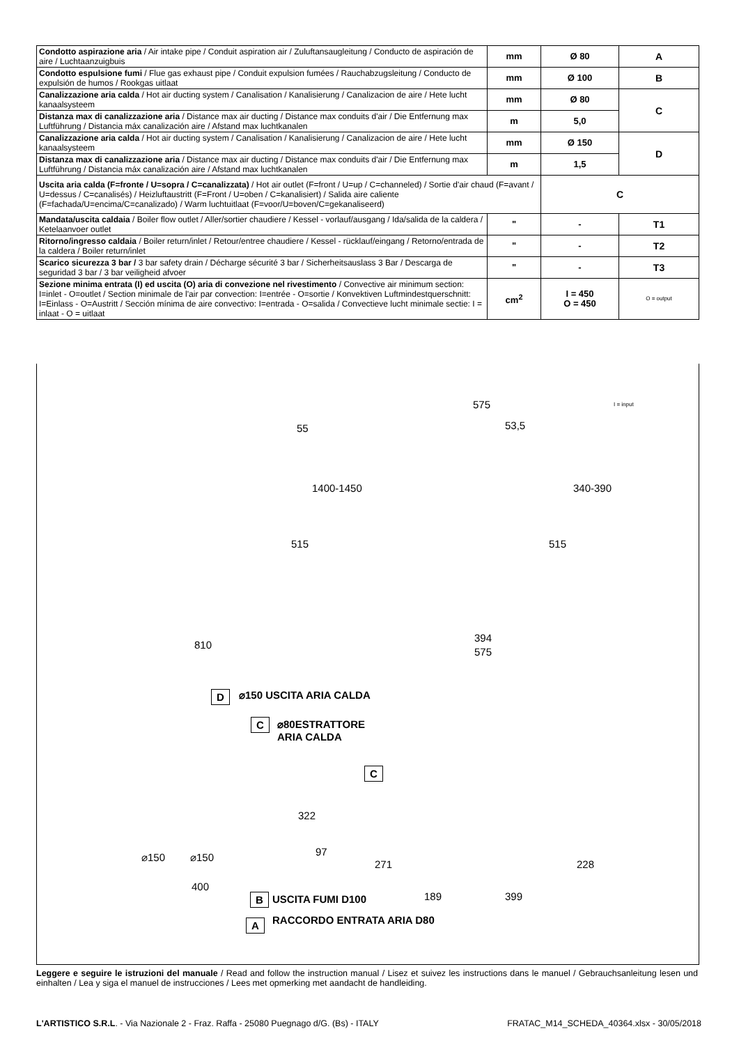| Condotto aspirazione aria / Air intake pipe / Conduit aspiration air / Zuluftansaugleitung / Conducto de aspiración de aire / Luchtaanzuigbuis | mm | Ø 80 | A |
| Condotto espulsione fumi / Flue gas exhaust pipe / Conduit expulsion fumées / Rauchabzugsleitung / Conducto de expulsión de humos / Rookgas uitlaat | mm | Ø 100 | B |
| Canalizzazione aria calda / Hot air ducting system / Canalisation / Kanalisierung / Canalizacion de aire / Hete lucht kanaalsysteem | mm | Ø 80 | C |
| Distanza max di canalizzazione aria / Distance max air ducting / Distance max conduits d'air / Die Entfernung max Luftführung / Distancia máx canalización aire / Afstand max luchtkanalen | m | 5,0 | |
| Canalizzazione aria calda / Hot air ducting system / Canalisation / Kanalisierung / Canalizacion de aire / Hete lucht kanaalsysteem | mm | Ø 150 | D |
| Distanza max di canalizzazione aria / Distance max air ducting / Distance max conduits d'air / Die Entfernung max Luftführung / Distancia máx canalización aire / Afstand max luchtkanalen | m | 1,5 | |
| Uscita aria calda (F=fronte / U=sopra / C=canalizzata) / Hot air outlet (F=front / U=up / C=channeled) / Sortie d'air chaud (F=avant / U=dessus / C=canalisés) / Heizluftaustritt (F=Front / U=oben / C=kanalisiert) / Salida aire caliente (F=fachada/U=encima/C=canalizado) / Warm luchtuitlaat (F=voor/U=boven/C=gekanaliseerd) | | C | |
| Mandata/uscita caldaia / Boiler flow outlet / Aller/sortier chaudiere / Kessel - vorlauf/ausgang / Ida/salida de la caldera / Ketelaanvoer outlet | " | - | T1 |
| Ritorno/ingresso caldaia / Boiler return/inlet / Retour/entree chaudiere / Kessel - rücklauf/eingang / Retorno/entrada de la caldera / Boiler return/inlet | " | - | T2 |
| Scarico sicurezza 3 bar / 3 bar safety drain / Décharge sécurité 3 bar / Sicherheitsauslass 3 Bar / Descarga de seguridad 3 bar / 3 bar veiligheid afvoer | " | - | T3 |
| Sezione minima entrata (I) ed uscita (O) aria di convezione nel rivestimento / Convective air minimum section: I=inlet - O=outlet / Section minimale de l'air par convection: I=entrée - O=sortie / Konvektiven Luftmindestquerschnitt: I=Einlass - O=Austritt / Sección mínima de aire convectivo: I=entrada - O=salida / Convectieve lucht minimale sectie: I = inlaat - O = uitlaat | cm<sup>2</sup> | I = 450 O = 450 | O = output |
I = input
575
55 53,5
1400-1450 340-390
515 515
810
394
575
D ⌀150 USCITA ARIA CALDA
C
⌀80ESTRATTORE
ARIA CALDA
C
322
97
⌀150 ⌀150
271 228
400
189 399
B USCITA FUMI D100
A RACCORDO ENTRATA ARIA D80
Leggere e seguire le istruzioni del manuale / Read and follow the instruction manual / Lisez et suivez les instructions dans le manuel / Gebrauchsanleitung lesen und einhalten / Lea y siga el manuel de instrucciones / Lees met opmerking met aandacht de handleiding.
L'ARTISTICO S.R.L. - Via Nazionale 2 - Fraz. Raffa - 25080 Puegnago d/G. (Bs) - ITALY FRATAC_M14_SCHEDA_40364.xlsx - 30/05/2018